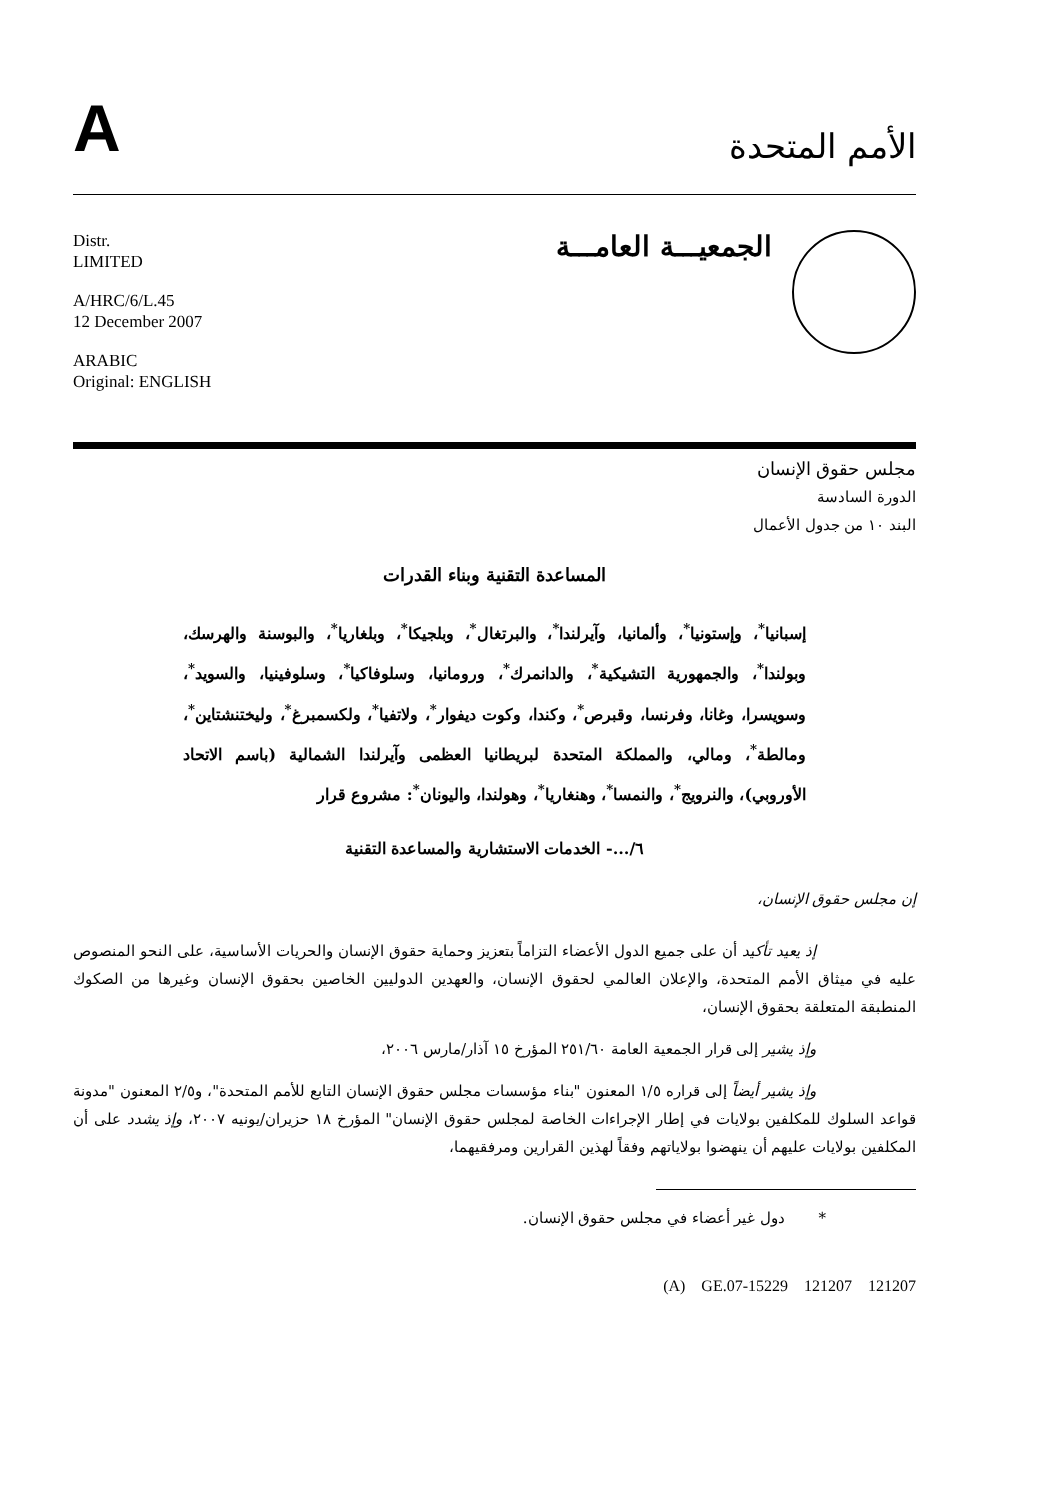Aالأمم المتحدة
Distr.
LIMITED
A/HRC/6/L.45
12 December 2007
ARABIC
Original: ENGLISH
الجمعيـــة العامـــة
مجلس حقوق الإنسان
الدورة السادسة
البند ١٠ من جدول الأعمال
المساعدة التقنية وبناء القدرات
إسبانيا<sup>*</sup>، وإستونيا<sup>*</sup>، وألمانيا، وآيرلندا<sup>*</sup>، والبرتغال<sup>*</sup>، وبلجيكا<sup>*</sup>، وبلغاريا<sup>*</sup>، والبوسنة والهرسك، وبولندا<sup>*</sup>، والجمهورية التشيكية<sup>*</sup>، والدانمرك<sup>*</sup>، ورومانيا، وسلوفاكيا<sup>*</sup>، وسلوفينيا، والسويد<sup>*</sup>، وسويسرا، وغانا، وفرنسا، وقبرص<sup>*</sup>، وكندا، وكوت ديفوار<sup>*</sup>، ولاتفيا<sup>*</sup>، ولكسمبرغ<sup>*</sup>، وليختنشتاين<sup>*</sup>، ومالطة<sup>*</sup>، ومالي، والمملكة المتحدة لبريطانيا العظمى وآيرلندا الشمالية (باسم الاتحاد الأوروبي)، والنرويج<sup>*</sup>، والنمسا<sup>*</sup>، وهنغاريا<sup>*</sup>، وهولندا، واليونان<sup>*</sup>: مشروع قرار
٦/...- الخدمات الاستشارية والمساعدة التقنية
إن مجلس حقوق الإنسان،
إذ يعيد تأكيد أن على جميع الدول الأعضاء التزاماً بتعزيز وحماية حقوق الإنسان والحريات الأساسية، على النحو المنصوص عليه في ميثاق الأمم المتحدة، والإعلان العالمي لحقوق الإنسان، والعهدين الدوليين الخاصين بحقوق الإنسان وغيرها من الصكوك المنطبقة المتعلقة بحقوق الإنسان،
وإذ يشير إلى قرار الجمعية العامة ٢٥١/٦٠ المؤرخ ١٥ آذار/مارس ٢٠٠٦،
وإذ يشير أيضاً إلى قراره ١/٥ المعنون "بناء مؤسسات مجلس حقوق الإنسان التابع للأمم المتحدة"، و٢/٥ المعنون "مدونة قواعد السلوك للمكلفين بولايات في إطار الإجراءات الخاصة لمجلس حقوق الإنسان" المؤرخ ١٨ حزيران/يونيه ٢٠٠٧، وإذ يشدد على أن المكلفين بولايات عليهم أن ينهضوا بولاياتهم وفقاً لهذين القرارين ومرفقيهما،
* دول غير أعضاء في مجلس حقوق الإنسان.
(A) GE.07-15229 121207 121207